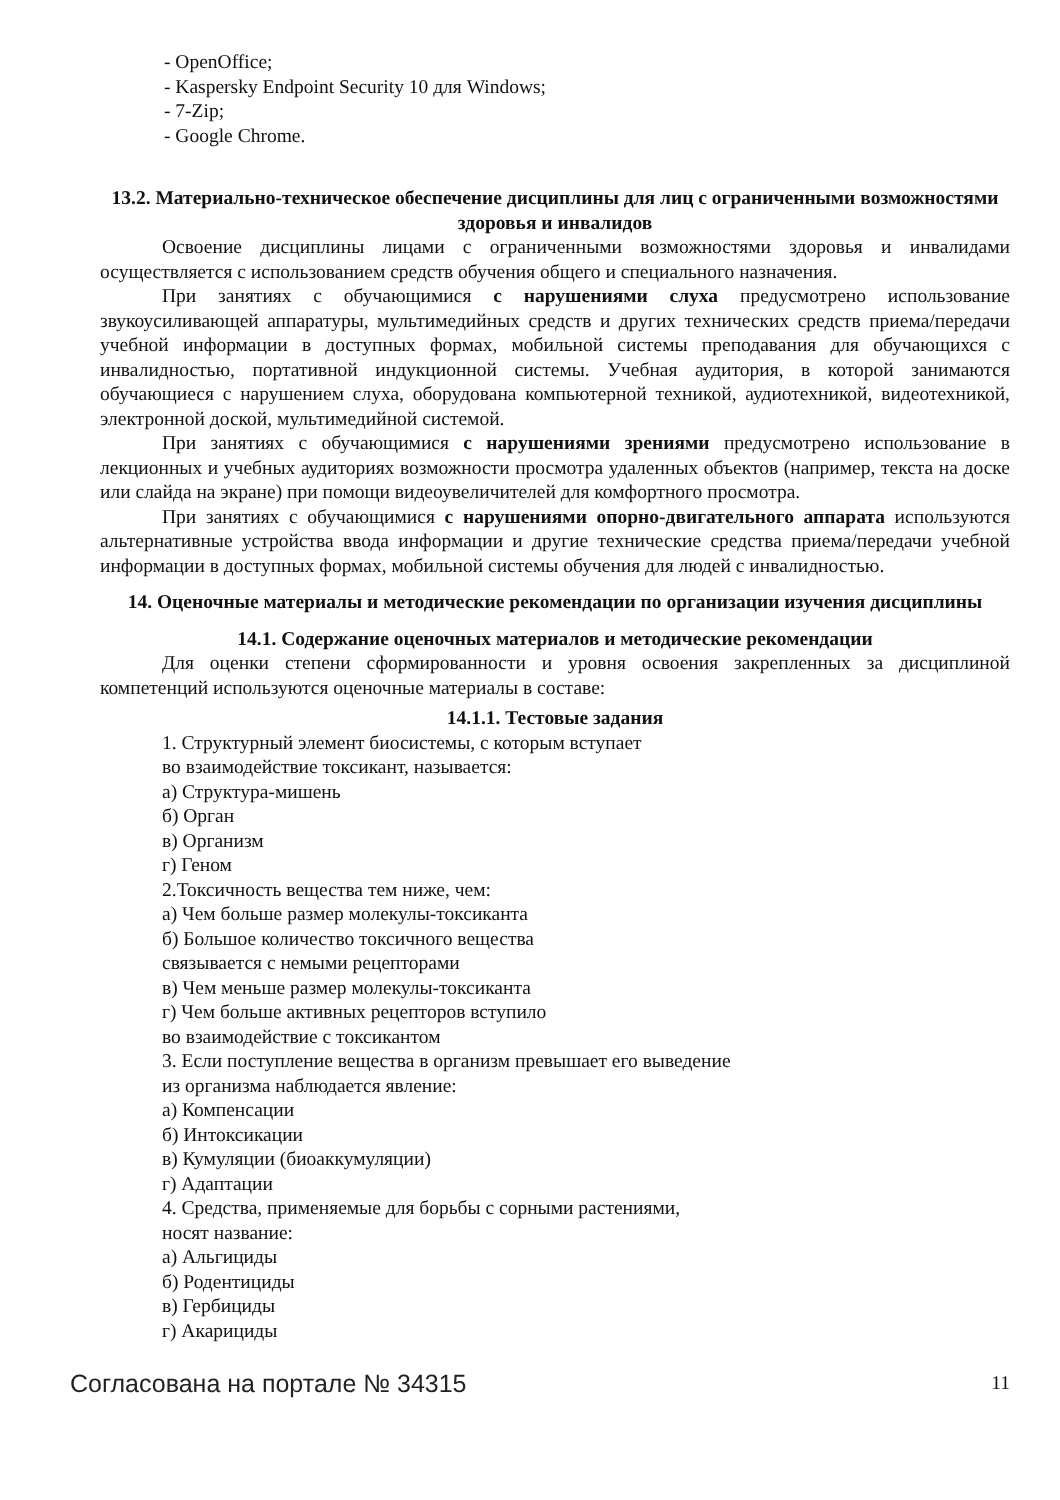- OpenOffice;
- Kaspersky Endpoint Security 10 для Windows;
- 7-Zip;
- Google Chrome.
13.2. Материально-техническое обеспечение дисциплины для лиц с ограниченными возможностями здоровья и инвалидов
Освоение дисциплины лицами с ограниченными возможностями здоровья и инвалидами осуществляется с использованием средств обучения общего и специального назначения.
При занятиях с обучающимися с нарушениями слуха предусмотрено использование звукоусиливающей аппаратуры, мультимедийных средств и других технических средств приема/передачи учебной информации в доступных формах, мобильной системы преподавания для обучающихся с инвалидностью, портативной индукционной системы. Учебная аудитория, в которой занимаются обучающиеся с нарушением слуха, оборудована компьютерной техникой, аудиотехникой, видеотехникой, электронной доской, мультимедийной системой.
При занятиях с обучающимися с нарушениями зрениями предусмотрено использование в лекционных и учебных аудиториях возможности просмотра удаленных объектов (например, текста на доске или слайда на экране) при помощи видеоувеличителей для комфортного просмотра.
При занятиях с обучающимися с нарушениями опорно-двигательного аппарата используются альтернативные устройства ввода информации и другие технические средства приема/передачи учебной информации в доступных формах, мобильной системы обучения для людей с инвалидностью.
14. Оценочные материалы и методические рекомендации по организации изучения дисциплины
14.1. Содержание оценочных материалов и методические рекомендации
Для оценки степени сформированности и уровня освоения закрепленных за дисциплиной компетенций используются оценочные материалы в составе:
14.1.1. Тестовые задания
1. Структурный элемент биосистемы, с которым вступает
во взаимодействие токсикант, называется:
а) Структура-мишень
б) Орган
в) Организм
г) Геном
2.Токсичность вещества тем ниже, чем:
а) Чем больше размер молекулы-токсиканта
б) Большое количество токсичного вещества
связывается с немыми рецепторами
в) Чем меньше размер молекулы-токсиканта
г) Чем больше активных рецепторов вступило
во взаимодействие с токсикантом
3. Если поступление вещества в организм превышает его выведение
из организма наблюдается явление:
а) Компенсации
б) Интоксикации
в) Кумуляции (биоаккумуляции)
г) Адаптации
4. Средства, применяемые для борьбы с сорными растениями,
носят название:
а) Альгициды
б) Родентициды
в) Гербициды
г) Акарициды
Согласована на портале № 34315 11